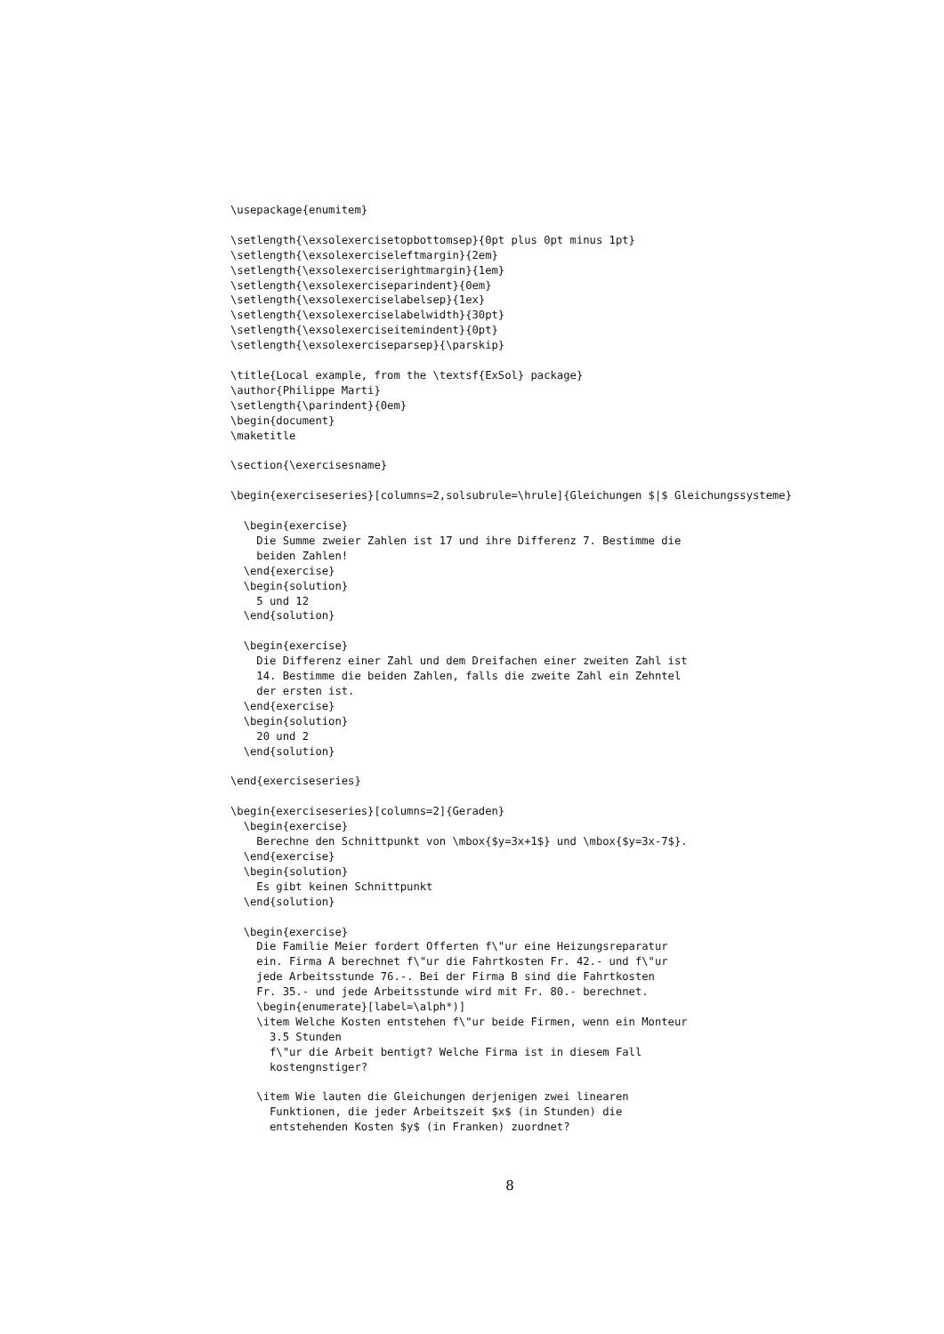\usepackage{enumitem}

\setlength{\exsolexercisetopbottomsep}{0pt plus 0pt minus 1pt}
\setlength{\exsolexerciseleftmargin}{2em}
\setlength{\exsolexerciserightmargin}{1em}
\setlength{\exsolexerciseparindent}{0em}
\setlength{\exsolexerciselabelsep}{1ex}
\setlength{\exsolexerciselabelwidth}{30pt}
\setlength{\exsolexerciseitemindent}{0pt}
\setlength{\exsolexerciseparsep}{\parskip}

\title{Local example, from the \textsf{ExSol} package}
\author{Philippe Marti}
\setlength{\parindent}{0em}
\begin{document}
\maketitle

\section{\exercisesname}

\begin{exerciseseries}[columns=2,solsubrule=\hrule]{Gleichungen $|$ Gleichungssysteme}

  \begin{exercise}
    Die Summe zweier Zahlen ist 17 und ihre Differenz 7. Bestimme die
    beiden Zahlen!
  \end{exercise}
  \begin{solution}
    5 und 12
  \end{solution}

  \begin{exercise}
    Die Differenz einer Zahl und dem Dreifachen einer zweiten Zahl ist
    14. Bestimme die beiden Zahlen, falls die zweite Zahl ein Zehntel
    der ersten ist.
  \end{exercise}
  \begin{solution}
    20 und 2
  \end{solution}

\end{exerciseseries}

\begin{exerciseseries}[columns=2]{Geraden}
  \begin{exercise}
    Berechne den Schnittpunkt von \mbox{$y=3x+1$} und \mbox{$y=3x-7$}.
  \end{exercise}
  \begin{solution}
    Es gibt keinen Schnittpunkt
  \end{solution}

  \begin{exercise}
    Die Familie Meier fordert Offerten f\"ur eine Heizungsreparatur
    ein. Firma A berechnet f\"ur die Fahrtkosten Fr. 42.- und f\"ur
    jede Arbeitsstunde 76.-. Bei der Firma B sind die Fahrtkosten
    Fr. 35.- und jede Arbeitsstunde wird mit Fr. 80.- berechnet.
    \begin{enumerate}[label=\alph*)]
    \item Welche Kosten entstehen f\"ur beide Firmen, wenn ein Monteur
      3.5 Stunden
      f\"ur die Arbeit bentigt? Welche Firma ist in diesem Fall
      kostengnstiger?

    \item Wie lauten die Gleichungen derjenigen zwei linearen
      Funktionen, die jeder Arbeitszeit $x$ (in Stunden) die
      entstehenden Kosten $y$ (in Franken) zuordnet?
8